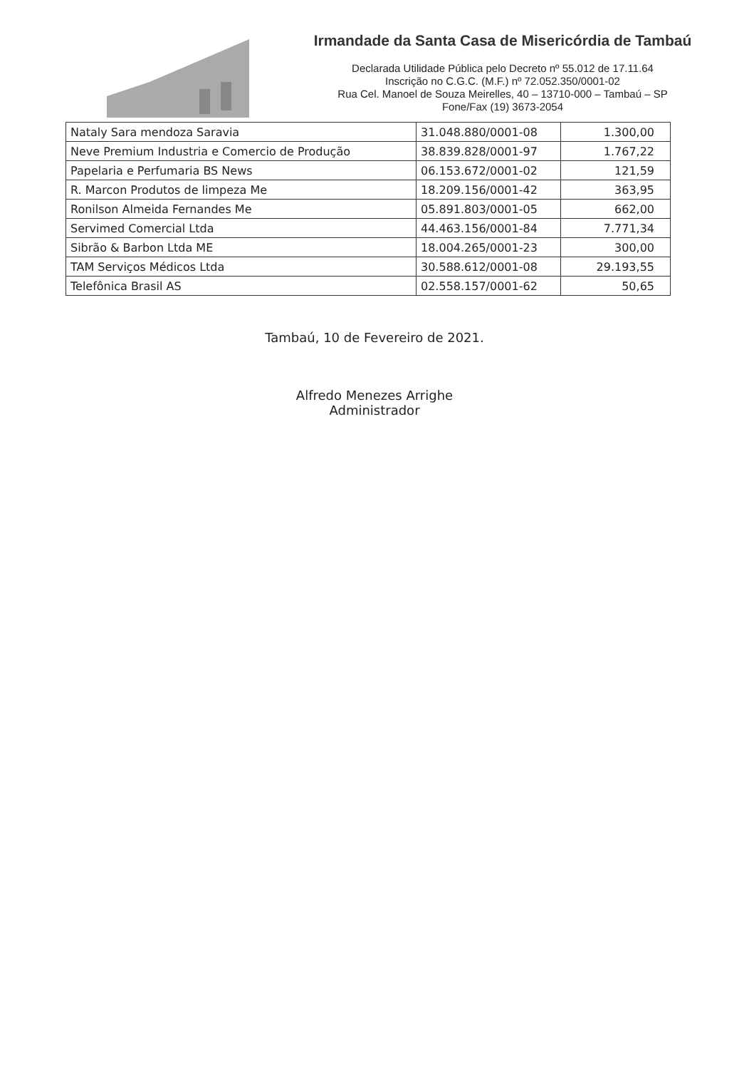Irmandade da Santa Casa de Misericórdia de Tambaú
Declarada Utilidade Pública pelo Decreto nº 55.012 de 17.11.64
Inscrição no C.G.C. (M.F.) nº 72.052.350/0001-02
Rua Cel. Manoel de Souza Meirelles, 40 – 13710-000 – Tambaú – SP
Fone/Fax (19) 3673-2054
| Nataly Sara mendoza Saravia | 31.048.880/0001-08 | 1.300,00 |
| Neve Premium Industria e Comercio de Produção | 38.839.828/0001-97 | 1.767,22 |
| Papelaria e Perfumaria BS News | 06.153.672/0001-02 | 121,59 |
| R. Marcon Produtos de limpeza Me | 18.209.156/0001-42 | 363,95 |
| Ronilson Almeida Fernandes Me | 05.891.803/0001-05 | 662,00 |
| Servimed Comercial Ltda | 44.463.156/0001-84 | 7.771,34 |
| Sibrão & Barbon Ltda ME | 18.004.265/0001-23 | 300,00 |
| TAM Serviços Médicos Ltda | 30.588.612/0001-08 | 29.193,55 |
| Telefônica Brasil AS | 02.558.157/0001-62 | 50,65 |
Tambaú, 10 de Fevereiro de 2021.
Alfredo Menezes Arrighe
Administrador